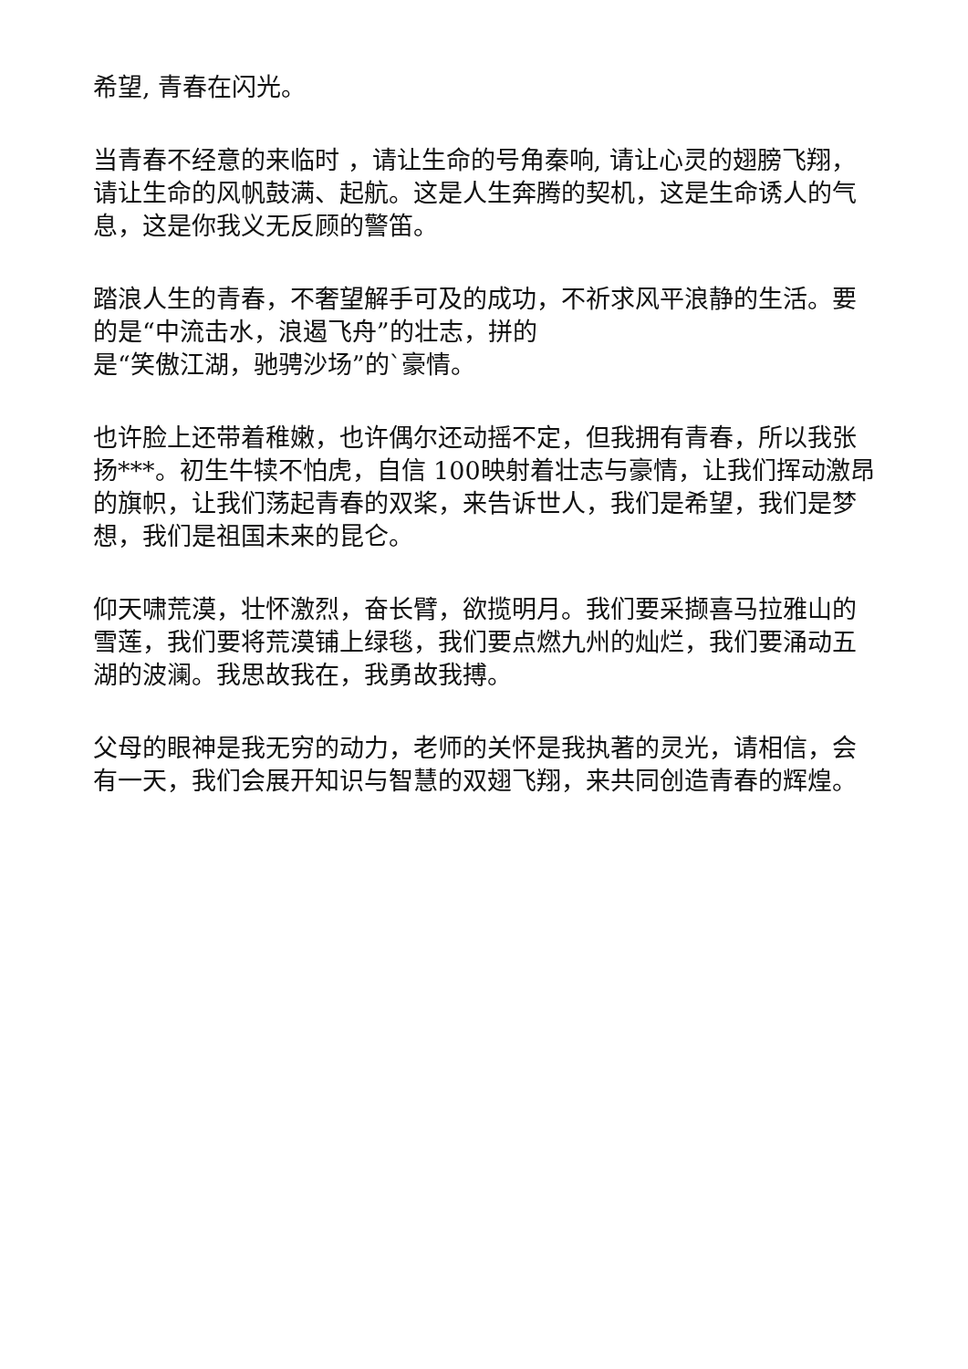希望, 青春在闪光。
当青春不经意的来临时 ，请让生命的号角秦响, 请让心灵的翅膀飞翔，请让生命的风帆鼓满、起航。这是人生奔腾的契机，这是生命诱人的气息，这是你我义无反顾的警笛。
踏浪人生的青春，不奢望解手可及的成功，不祈求风平浪静的生活。要的是“中流击水，浪遏飞舟”的壮志，拼的
是“笑傲江湖，驰骋沙场”的`豪情。
也许脸上还带着稚嫩，也许偶尔还动摇不定，但我拥有青春，所以我张扬***。初生牛犊不怕虎，自信 100映射着壮志与豪情，让我们挥动激昂的旗帜，让我们荡起青春的双桨，来告诉世人，我们是希望，我们是梦想，我们是祖国未来的昆仑。
仰天啸荒漠，壮怀激烈，奋长臂，欲揽明月。我们要采撷喜马拉雅山的雪莲，我们要将荒漠铺上绿毯，我们要点燃九州的灿烂，我们要涌动五湖的波澜。我思故我在，我勇故我搏。
父母的眼神是我无穷的动力，老师的关怀是我执著的灵光，请相信，会有一天，我们会展开知识与智慧的双翅飞翔，来共同创造青春的辉煌。